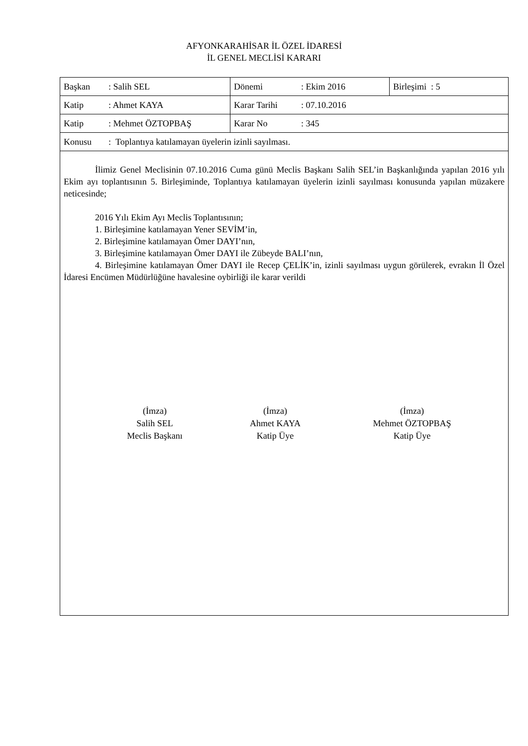AFYONKARAHİSAR İL ÖZEL İDARESİ
İL GENEL MECLİSİ KARARI
| Başkan : Salih SEL | Dönemi : Ekim 2016 | Birleşimi : 5 |
| Katip : Ahmet KAYA | Karar Tarihi : 07.10.2016 | |
| Katip : Mehmet ÖZTOPBAŞ | Karar No : 345 | |
| Konusu : Toplantıya katılamayan üyelerin izinli sayılması. | | |
İlimiz Genel Meclisinin 07.10.2016 Cuma günü Meclis Başkanı Salih SEL’in Başkanlığında yapılan 2016 yılı Ekim ayı toplantısının 5. Birleşiminde, Toplantıya katılamayan üyelerin izinli sayılması konusunda yapılan müzakere neticesinde;
2016 Yılı Ekim Ayı Meclis Toplantısının;
1. Birleşimine katılamayan Yener SEVİM’in,
2. Birleşimine katılamayan Ömer DAYI’nın,
3. Birleşimine katılamayan Ömer DAYI ile Zübeyde BALI’nın,
4. Birleşimine katılamayan Ömer DAYI ile Recep ÇELİK’in, izinli sayılması uygun görülerek, evrakın İl Özel İdaresi Encümen Müdürlüğüne havalesine oybirliği ile karar verildi
(İmza)
Salih SEL
Meclis Başkanı
(İmza)
Ahmet KAYA
Katip Üye
(İmza)
Mehmet ÖZTOPBAŞ
Katip Üye